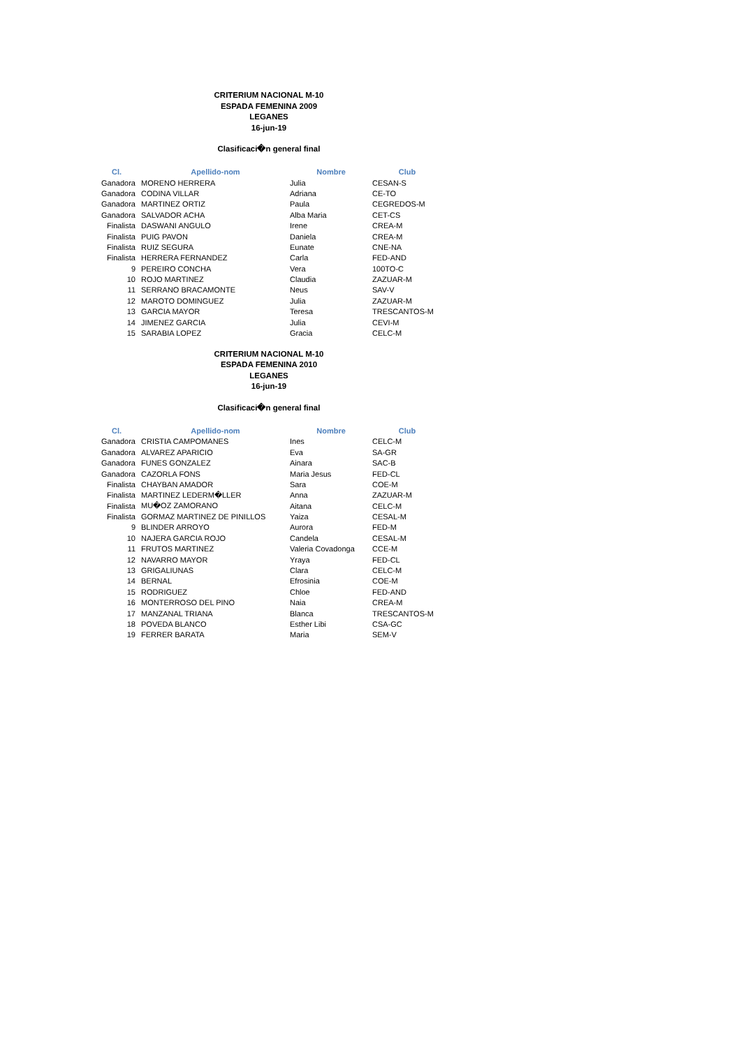CRITERIUM NACIONAL M-10
ESPADA FEMENINA 2009
LEGANES
16-jun-19
Clasificaci�n general final
| Cl. | Apellido-nom | Nombre | Club |
| --- | --- | --- | --- |
| Ganadora | MORENO HERRERA | Julia | CESAN-S |
| Ganadora | CODINA VILLAR | Adriana | CE-TO |
| Ganadora | MARTINEZ ORTIZ | Paula | CEGREDOS-M |
| Ganadora | SALVADOR ACHA | Alba Maria | CET-CS |
| Finalista | DASWANI ANGULO | Irene | CREA-M |
| Finalista | PUIG PAVON | Daniela | CREA-M |
| Finalista | RUIZ SEGURA | Eunate | CNE-NA |
| Finalista | HERRERA FERNANDEZ | Carla | FED-AND |
| 9 | PEREIRO CONCHA | Vera | 100TO-C |
| 10 | ROJO MARTINEZ | Claudia | ZAZUAR-M |
| 11 | SERRANO BRACAMONTE | Neus | SAV-V |
| 12 | MAROTO DOMINGUEZ | Julia | ZAZUAR-M |
| 13 | GARCIA MAYOR | Teresa | TRESCANTOS-M |
| 14 | JIMENEZ GARCIA | Julia | CEVI-M |
| 15 | SARABIA LOPEZ | Gracia | CELC-M |
CRITERIUM NACIONAL M-10
ESPADA FEMENINA 2010
LEGANES
16-jun-19
Clasificaci�n general final
| Cl. | Apellido-nom | Nombre | Club |
| --- | --- | --- | --- |
| Ganadora | CRISTIA CAMPOMANES | Ines | CELC-M |
| Ganadora | ALVAREZ APARICIO | Eva | SA-GR |
| Ganadora | FUNES GONZALEZ | Ainara | SAC-B |
| Ganadora | CAZORLA FONS | Maria Jesus | FED-CL |
| Finalista | CHAYBAN AMADOR | Sara | COE-M |
| Finalista | MARTINEZ LEDERM�LLER | Anna | ZAZUAR-M |
| Finalista | MU�OZ ZAMORANO | Aitana | CELC-M |
| Finalista | GORMAZ MARTINEZ DE PINILLOS | Yaiza | CESAL-M |
| 9 | BLINDER ARROYO | Aurora | FED-M |
| 10 | NAJERA GARCIA ROJO | Candela | CESAL-M |
| 11 | FRUTOS MARTINEZ | Valeria Covadonga | CCE-M |
| 12 | NAVARRO MAYOR | Yraya | FED-CL |
| 13 | GRIGALIUNAS | Clara | CELC-M |
| 14 | BERNAL | Efrosinia | COE-M |
| 15 | RODRIGUEZ | Chloe | FED-AND |
| 16 | MONTERROSO DEL PINO | Naia | CREA-M |
| 17 | MANZANAL TRIANA | Blanca | TRESCANTOS-M |
| 18 | POVEDA BLANCO | Esther Libi | CSA-GC |
| 19 | FERRER BARATA | Maria | SEM-V |